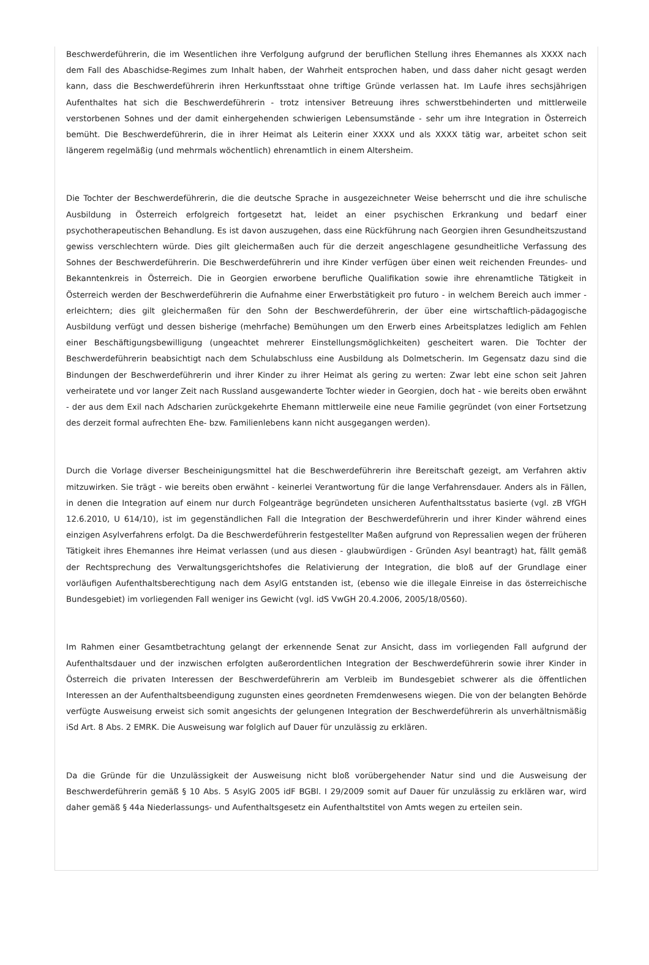Beschwerdeführerin, die im Wesentlichen ihre Verfolgung aufgrund der beruflichen Stellung ihres Ehemannes als XXXX nach dem Fall des Abaschidse-Regimes zum Inhalt haben, der Wahrheit entsprochen haben, und dass daher nicht gesagt werden kann, dass die Beschwerdeführerin ihren Herkunftsstaat ohne triftige Gründe verlassen hat. Im Laufe ihres sechsjährigen Aufenthaltes hat sich die Beschwerdeführerin - trotz intensiver Betreuung ihres schwerstbehinderten und mittlerweile verstorbenen Sohnes und der damit einhergehenden schwierigen Lebensumstände - sehr um ihre Integration in Österreich bemüht. Die Beschwerdeführerin, die in ihrer Heimat als Leiterin einer XXXX und als XXXX tätig war, arbeitet schon seit längerem regelmäßig (und mehrmals wöchentlich) ehrenamtlich in einem Altersheim.
Die Tochter der Beschwerdeführerin, die die deutsche Sprache in ausgezeichneter Weise beherrscht und die ihre schulische Ausbildung in Österreich erfolgreich fortgesetzt hat, leidet an einer psychischen Erkrankung und bedarf einer psychotherapeutischen Behandlung. Es ist davon auszugehen, dass eine Rückführung nach Georgien ihren Gesundheitszustand gewiss verschlechtern würde. Dies gilt gleichermaßen auch für die derzeit angeschlagene gesundheitliche Verfassung des Sohnes der Beschwerdeführerin. Die Beschwerdeführerin und ihre Kinder verfügen über einen weit reichenden Freundes- und Bekanntenkreis in Österreich. Die in Georgien erworbene berufliche Qualifikation sowie ihre ehrenamtliche Tätigkeit in Österreich werden der Beschwerdeführerin die Aufnahme einer Erwerbstätigkeit pro futuro - in welchem Bereich auch immer - erleichtern; dies gilt gleichermaßen für den Sohn der Beschwerdeführerin, der über eine wirtschaftlich-pädagogische Ausbildung verfügt und dessen bisherige (mehrfache) Bemühungen um den Erwerb eines Arbeitsplatzes lediglich am Fehlen einer Beschäftigungsbewilligung (ungeachtet mehrerer Einstellungsmöglichkeiten) gescheitert waren. Die Tochter der Beschwerdeführerin beabsichtigt nach dem Schulabschluss eine Ausbildung als Dolmetscherin. Im Gegensatz dazu sind die Bindungen der Beschwerdeführerin und ihrer Kinder zu ihrer Heimat als gering zu werten: Zwar lebt eine schon seit Jahren verheiratete und vor langer Zeit nach Russland ausgewanderte Tochter wieder in Georgien, doch hat - wie bereits oben erwähnt - der aus dem Exil nach Adscharien zurückgekehrte Ehemann mittlerweile eine neue Familie gegründet (von einer Fortsetzung des derzeit formal aufrechten Ehe- bzw. Familienlebens kann nicht ausgegangen werden).
Durch die Vorlage diverser Bescheinigungsmittel hat die Beschwerdeführerin ihre Bereitschaft gezeigt, am Verfahren aktiv mitzuwirken. Sie trägt - wie bereits oben erwähnt - keinerlei Verantwortung für die lange Verfahrensdauer. Anders als in Fällen, in denen die Integration auf einem nur durch Folgeanträge begründeten unsicheren Aufenthaltsstatus basierte (vgl. zB VfGH 12.6.2010, U 614/10), ist im gegenständlichen Fall die Integration der Beschwerdeführerin und ihrer Kinder während eines einzigen Asylverfahrens erfolgt. Da die Beschwerdeführerin festgestellter Maßen aufgrund von Repressalien wegen der früheren Tätigkeit ihres Ehemannes ihre Heimat verlassen (und aus diesen - glaubwürdigen - Gründen Asyl beantragt) hat, fällt gemäß der Rechtsprechung des Verwaltungsgerichtshofes die Relativierung der Integration, die bloß auf der Grundlage einer vorläufigen Aufenthaltsberechtigung nach dem AsylG entstanden ist, (ebenso wie die illegale Einreise in das österreichische Bundesgebiet) im vorliegenden Fall weniger ins Gewicht (vgl. idS VwGH 20.4.2006, 2005/18/0560).
Im Rahmen einer Gesamtbetrachtung gelangt der erkennende Senat zur Ansicht, dass im vorliegenden Fall aufgrund der Aufenthaltsdauer und der inzwischen erfolgten außerordentlichen Integration der Beschwerdeführerin sowie ihrer Kinder in Österreich die privaten Interessen der Beschwerdeführerin am Verbleib im Bundesgebiet schwerer als die öffentlichen Interessen an der Aufenthaltsbeendigung zugunsten eines geordneten Fremdenwesens wiegen. Die von der belangten Behörde verfügte Ausweisung erweist sich somit angesichts der gelungenen Integration der Beschwerdeführerin als unverhältnismäßig iSd Art. 8 Abs. 2 EMRK. Die Ausweisung war folglich auf Dauer für unzulässig zu erklären.
Da die Gründe für die Unzulässigkeit der Ausweisung nicht bloß vorübergehender Natur sind und die Ausweisung der Beschwerdeführerin gemäß § 10 Abs. 5 AsylG 2005 idF BGBl. I 29/2009 somit auf Dauer für unzulässig zu erklären war, wird daher gemäß § 44a Niederlassungs- und Aufenthaltsgesetz ein Aufenthaltstitel von Amts wegen zu erteilen sein.